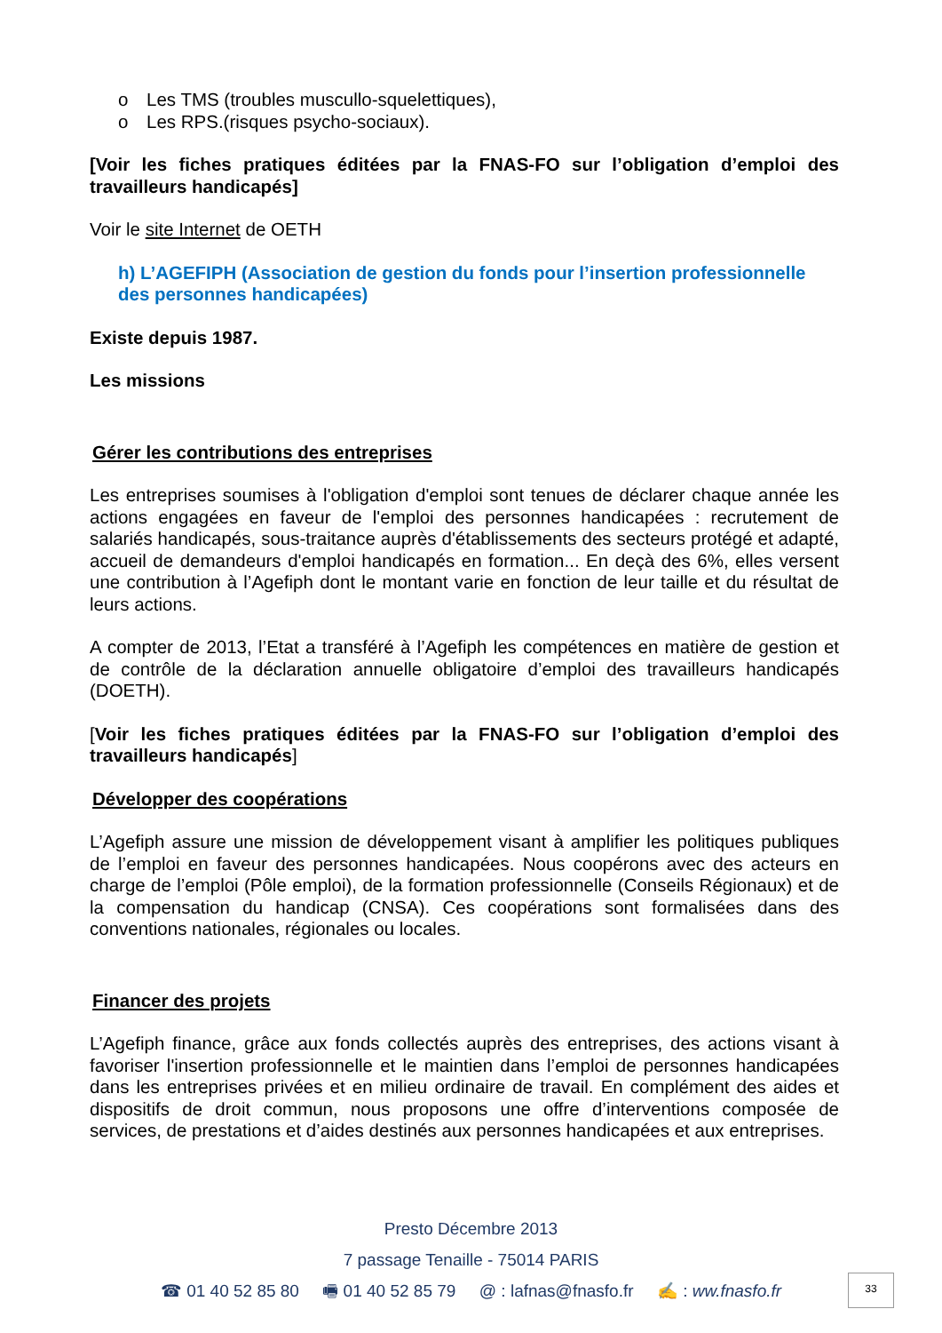o Les TMS (troubles muscullo-squelettiques),
o Les RPS.(risques psycho-sociaux).
[Voir les fiches pratiques éditées par la FNAS-FO sur l’obligation d’emploi des travailleurs handicapés]
Voir le site Internet de OETH
h) L’AGEFIPH (Association de gestion du fonds pour l’insertion professionnelle des personnes handicapées)
Existe depuis 1987.
Les missions
Gérer les contributions des entreprises
Les entreprises soumises à l'obligation d'emploi sont tenues de déclarer chaque année les actions engagées en faveur de l'emploi des personnes handicapées : recrutement de salariés handicapés, sous-traitance auprès d'établissements des secteurs protégé et adapté, accueil de demandeurs d'emploi handicapés en formation... En deçà des 6%, elles versent une contribution à l’Agefiph dont le montant varie en fonction de leur taille et du résultat de leurs actions.
A compter de 2013, l’Etat a transféré à l’Agefiph les compétences en matière de gestion et de contrôle de la déclaration annuelle obligatoire d’emploi des travailleurs handicapés (DOETH).
[Voir les fiches pratiques éditées par la FNAS-FO sur l’obligation d’emploi des travailleurs handicapés]
Développer des coopérations
L’Agefiph assure une mission de développement visant à amplifier les politiques publiques de l’emploi en faveur des personnes handicapées. Nous coopérons avec des acteurs en charge de l’emploi (Pôle emploi), de la formation professionnelle (Conseils Régionaux) et de la compensation du handicap (CNSA). Ces coopérations sont formalisées dans des conventions nationales, régionales ou locales.
Financer des projets
L’Agefiph finance, grâce aux fonds collectés auprès des entreprises, des actions visant à favoriser l'insertion professionnelle et le maintien dans l’emploi de personnes handicapées dans les entreprises privées et en milieu ordinaire de travail. En complément des aides et dispositifs de droit commun, nous proposons une offre d’interventions composée de services, de prestations et d’aides destinés aux personnes handicapées et aux entreprises.
Presto Décembre 2013
7 passage Tenaille - 75014 PARIS
☎ 01 40 52 85 80 🖷 01 40 52 85 79 @ : lafnas@fnasfo.fr ✍ : ww.fnasfo.fr
33